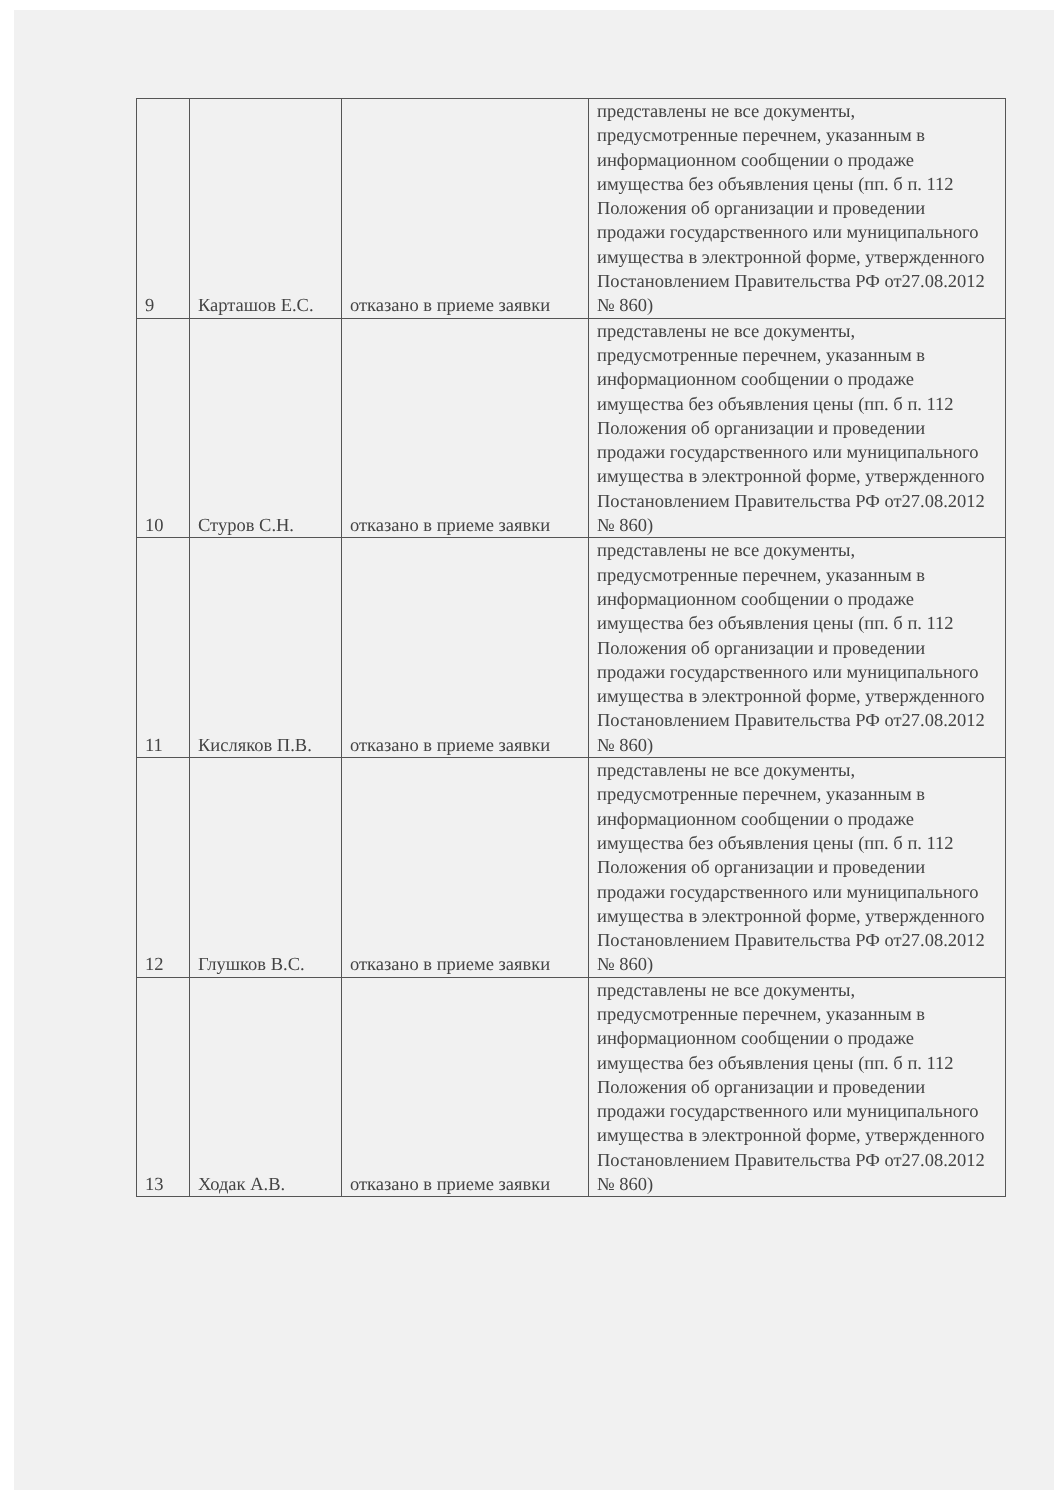| 9 | Карташов Е.С. | отказано в приеме заявки | представлены не все документы, предусмотренные перечнем, указанным в информационном сообщении о продаже имущества без объявления цены (пп. б п. 112 Положения об организации и проведении продажи государственного или муниципального имущества в электронной форме, утвержденного Постановлением Правительства РФ от27.08.2012 № 860) |
| 10 | Стуров С.Н. | отказано в приеме заявки | представлены не все документы, предусмотренные перечнем, указанным в информационном сообщении о продаже имущества без объявления цены (пп. б п. 112 Положения об организации и проведении продажи государственного или муниципального имущества в электронной форме, утвержденного Постановлением Правительства РФ от27.08.2012 № 860) |
| 11 | Кисляков П.В. | отказано в приеме заявки | представлены не все документы, предусмотренные перечнем, указанным в информационном сообщении о продаже имущества без объявления цены (пп. б п. 112 Положения об организации и проведении продажи государственного или муниципального имущества в электронной форме, утвержденного Постановлением Правительства РФ от27.08.2012 № 860) |
| 12 | Глушков В.С. | отказано в приеме заявки | представлены не все документы, предусмотренные перечнем, указанным в информационном сообщении о продаже имущества без объявления цены (пп. б п. 112 Положения об организации и проведении продажи государственного или муниципального имущества в электронной форме, утвержденного Постановлением Правительства РФ от27.08.2012 № 860) |
| 13 | Ходак А.В. | отказано в приеме заявки | представлены не все документы, предусмотренные перечнем, указанным в информационном сообщении о продаже имущества без объявления цены (пп. б п. 112 Положения об организации и проведении продажи государственного или муниципального имущества в электронной форме, утвержденного Постановлением Правительства РФ от27.08.2012 № 860) |